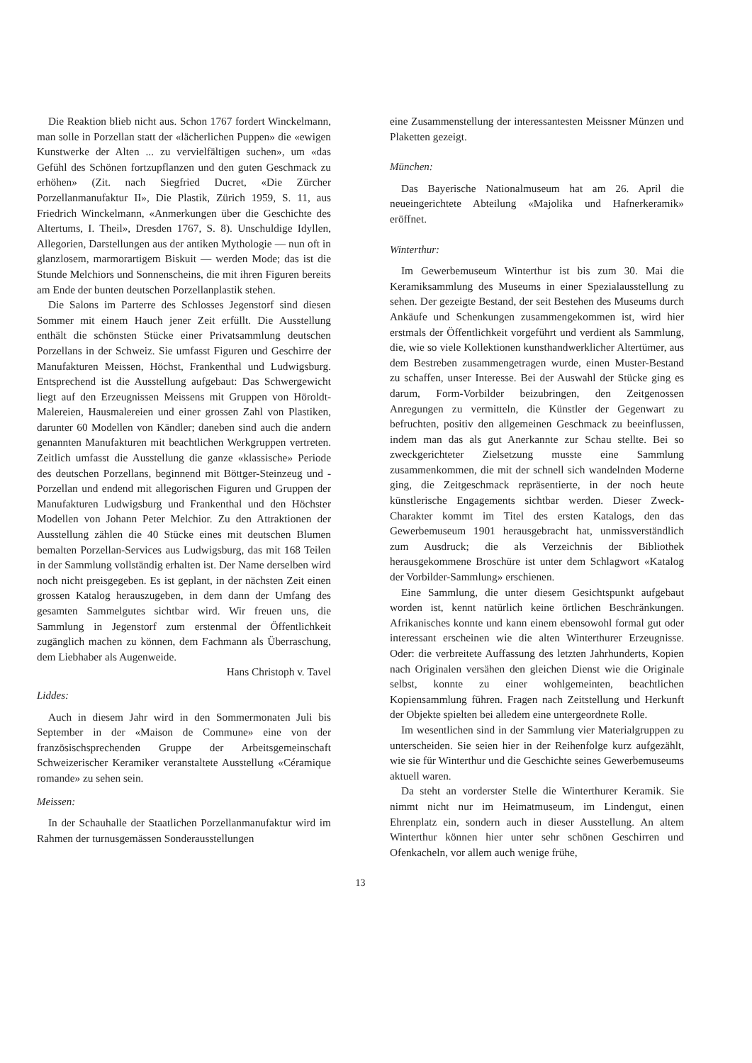Die Reaktion blieb nicht aus. Schon 1767 fordert Winckelmann, man solle in Porzellan statt der «lächerlichen Puppen» die «ewigen Kunstwerke der Alten ... zu vervielfältigen suchen», um «das Gefühl des Schönen fortzupflanzen und den guten Geschmack zu erhöhen» (Zit. nach Siegfried Ducret, «Die Zürcher Porzellanmanufaktur II», Die Plastik, Zürich 1959, S. 11, aus Friedrich Winckelmann, «Anmerkungen über die Geschichte des Altertums, I. Theil», Dresden 1767, S. 8). Unschuldige Idyllen, Allegorien, Darstellungen aus der antiken Mythologie — nun oft in glanzlosem, marmorartigem Biskuit — werden Mode; das ist die Stunde Melchiors und Sonnenscheins, die mit ihren Figuren bereits am Ende der bunten deutschen Porzellanplastik stehen.
Die Salons im Parterre des Schlosses Jegenstorf sind diesen Sommer mit einem Hauch jener Zeit erfüllt. Die Ausstellung enthält die schönsten Stücke einer Privatsammlung deutschen Porzellans in der Schweiz. Sie umfasst Figuren und Geschirre der Manufakturen Meissen, Höchst, Frankenthal und Ludwigsburg. Entsprechend ist die Ausstellung aufgebaut: Das Schwergewicht liegt auf den Erzeugnissen Meissens mit Gruppen von Höroldt-Malereien, Hausmalereien und einer grossen Zahl von Plastiken, darunter 60 Modellen von Kändler; daneben sind auch die andern genannten Manufakturen mit beachtlichen Werkgruppen vertreten. Zeitlich umfasst die Ausstellung die ganze «klassische» Periode des deutschen Porzellans, beginnend mit Böttger-Steinzeug und -Porzellan und endend mit allegorischen Figuren und Gruppen der Manufakturen Ludwigsburg und Frankenthal und den Höchster Modellen von Johann Peter Melchior. Zu den Attraktionen der Ausstellung zählen die 40 Stücke eines mit deutschen Blumen bemalten Porzellan-Services aus Ludwigsburg, das mit 168 Teilen in der Sammlung vollständig erhalten ist. Der Name derselben wird noch nicht preisgegeben. Es ist geplant, in der nächsten Zeit einen grossen Katalog herauszugeben, in dem dann der Umfang des gesamten Sammelgutes sichtbar wird. Wir freuen uns, die Sammlung in Jegenstorf zum erstenmal der Öffentlichkeit zugänglich machen zu können, dem Fachmann als Überraschung, dem Liebhaber als Augenweide.
Hans Christoph v. Tavel
Liddes:
Auch in diesem Jahr wird in den Sommermonaten Juli bis September in der «Maison de Commune» eine von der französischsprechenden Gruppe der Arbeitsgemeinschaft Schweizerischer Keramiker veranstaltete Ausstellung «Céramique romande» zu sehen sein.
Meissen:
In der Schauhalle der Staatlichen Porzellanmanufaktur wird im Rahmen der turnusgemässen Sonderausstellungen
eine Zusammenstellung der interessantesten Meissner Münzen und Plaketten gezeigt.
München:
Das Bayerische Nationalmuseum hat am 26. April die neueingerichtete Abteilung «Majolika und Hafnerkeramik» eröffnet.
Winterthur:
Im Gewerbemuseum Winterthur ist bis zum 30. Mai die Keramiksammlung des Museums in einer Spezialausstellung zu sehen. Der gezeigte Bestand, der seit Bestehen des Museums durch Ankäufe und Schenkungen zusammengekommen ist, wird hier erstmals der Öffentlichkeit vorgeführt und verdient als Sammlung, die, wie so viele Kollektionen kunsthandwerklicher Altertümer, aus dem Bestreben zusammengetragen wurde, einen Muster-Bestand zu schaffen, unser Interesse. Bei der Auswahl der Stücke ging es darum, Form-Vorbilder beizubringen, den Zeitgenossen Anregungen zu vermitteln, die Künstler der Gegenwart zu befruchten, positiv den allgemeinen Geschmack zu beeinflussen, indem man das als gut Anerkannte zur Schau stellte. Bei so zweckgerichteter Zielsetzung musste eine Sammlung zusammenkommen, die mit der schnell sich wandelnden Moderne ging, die Zeitgeschmack repräsentierte, in der noch heute künstlerische Engagements sichtbar werden. Dieser Zweck-Charakter kommt im Titel des ersten Katalogs, den das Gewerbemuseum 1901 herausgebracht hat, unmissverständlich zum Ausdruck; die als Verzeichnis der Bibliothek herausgekommene Broschüre ist unter dem Schlagwort «Katalog der Vorbilder-Sammlung» erschienen.
Eine Sammlung, die unter diesem Gesichtspunkt aufgebaut worden ist, kennt natürlich keine örtlichen Beschränkungen. Afrikanisches konnte und kann einem ebensowohl formal gut oder interessant erscheinen wie die alten Winterthurer Erzeugnisse. Oder: die verbreitete Auffassung des letzten Jahrhunderts, Kopien nach Originalen versähen den gleichen Dienst wie die Originale selbst, konnte zu einer wohlgemeinten, beachtlichen Kopiensammlung führen. Fragen nach Zeitstellung und Herkunft der Objekte spielten bei alledem eine untergeordnete Rolle.
Im wesentlichen sind in der Sammlung vier Materialgruppen zu unterscheiden. Sie seien hier in der Reihenfolge kurz aufgezählt, wie sie für Winterthur und die Geschichte seines Gewerbemuseums aktuell waren.
Da steht an vorderster Stelle die Winterthurer Keramik. Sie nimmt nicht nur im Heimatmuseum, im Lindengut, einen Ehrenplatz ein, sondern auch in dieser Ausstellung. An altem Winterthur können hier unter sehr schönen Geschirren und Ofenkacheln, vor allem auch wenige frühe,
13